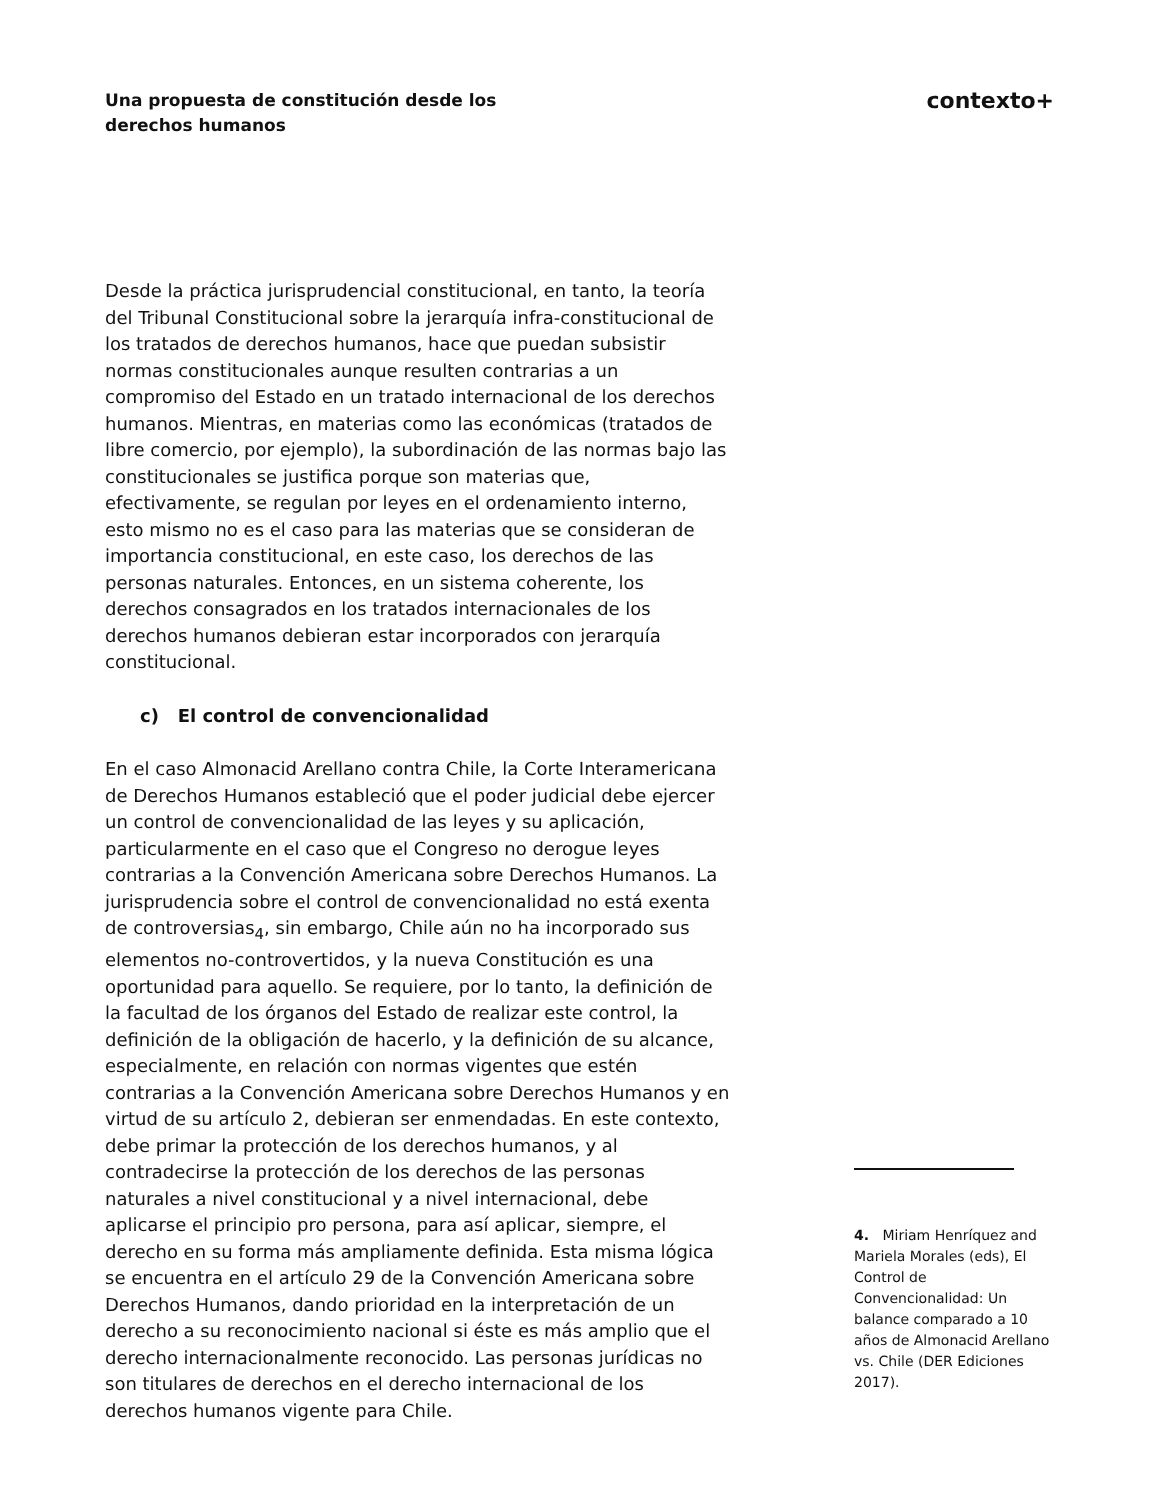Una propuesta de constitución desde los derechos humanos
contexto+
Desde la práctica jurisprudencial constitucional, en tanto, la teoría del Tribunal Constitucional sobre la jerarquía infra-constitucional de los tratados de derechos humanos, hace que puedan subsistir normas constitucionales aunque resulten contrarias a un compromiso del Estado en un tratado internacional de los derechos humanos. Mientras, en materias como las económicas (tratados de libre comercio, por ejemplo), la subordinación de las normas bajo las constitucionales se justifica porque son materias que, efectivamente, se regulan por leyes en el ordenamiento interno, esto mismo no es el caso para las materias que se consideran de importancia constitucional, en este caso, los derechos de las personas naturales. Entonces, en un sistema coherente, los derechos consagrados en los tratados internacionales de los derechos humanos debieran estar incorporados con jerarquía constitucional.
c) El control de convencionalidad
En el caso Almonacid Arellano contra Chile, la Corte Interamericana de Derechos Humanos estableció que el poder judicial debe ejercer un control de convencionalidad de las leyes y su aplicación, particularmente en el caso que el Congreso no derogue leyes contrarias a la Convención Americana sobre Derechos Humanos. La jurisprudencia sobre el control de convencionalidad no está exenta de controversias<sub>4</sub>, sin embargo, Chile aún no ha incorporado sus elementos no-controvertidos, y la nueva Constitución es una oportunidad para aquello. Se requiere, por lo tanto, la definición de la facultad de los órganos del Estado de realizar este control, la definición de la obligación de hacerlo, y la definición de su alcance, especialmente, en relación con normas vigentes que estén contrarias a la Convención Americana sobre Derechos Humanos y en virtud de su artículo 2, debieran ser enmendadas. En este contexto, debe primar la protección de los derechos humanos, y al contradecirse la protección de los derechos de las personas naturales a nivel constitucional y a nivel internacional, debe aplicarse el principio pro persona, para así aplicar, siempre, el derecho en su forma más ampliamente definida. Esta misma lógica se encuentra en el artículo 29 de la Convención Americana sobre Derechos Humanos, dando prioridad en la interpretación de un derecho a su reconocimiento nacional si éste es más amplio que el derecho internacionalmente reconocido. Las personas jurídicas no son titulares de derechos en el derecho internacional de los derechos humanos vigente para Chile.
4. Miriam Henríquez and Mariela Morales (eds), El Control de Convencionalidad: Un balance comparado a 10 años de Almonacid Arellano vs. Chile (DER Ediciones 2017).